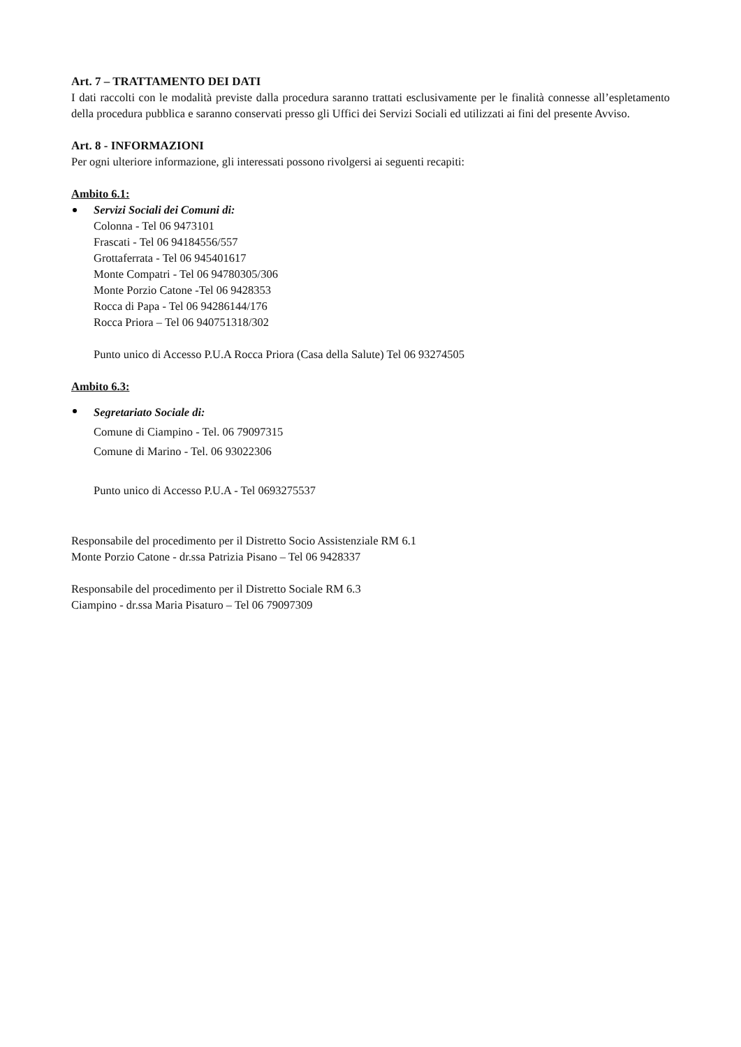Art. 7 – TRATTAMENTO DEI DATI
I dati raccolti con le modalità previste dalla procedura saranno trattati esclusivamente per le finalità connesse all’espletamento della procedura pubblica e saranno conservati presso gli Uffici dei Servizi Sociali ed utilizzati ai fini del presente Avviso.
Art. 8 - INFORMAZIONI
Per ogni ulteriore informazione, gli interessati possono rivolgersi ai seguenti recapiti:
Ambito 6.1:
Servizi Sociali dei Comuni di:
Colonna - Tel 06 9473101
Frascati - Tel 06 94184556/557
Grottaferrata - Tel 06 945401617
Monte Compatri - Tel 06 94780305/306
Monte Porzio Catone -Tel 06 9428353
Rocca di Papa - Tel 06 94286144/176
Rocca Priora – Tel 06 940751318/302
Punto unico di Accesso P.U.A Rocca Priora (Casa della Salute) Tel 06 93274505
Ambito 6.3:
Segretariato Sociale di:
Comune di Ciampino - Tel. 06 79097315
Comune di Marino - Tel. 06 93022306
Punto unico di Accesso P.U.A - Tel 0693275537
Responsabile del procedimento per il Distretto Socio Assistenziale RM 6.1
Monte Porzio Catone - dr.ssa Patrizia Pisano – Tel 06 9428337
Responsabile del procedimento per il Distretto Sociale RM 6.3
Ciampino - dr.ssa Maria Pisaturo – Tel 06 79097309